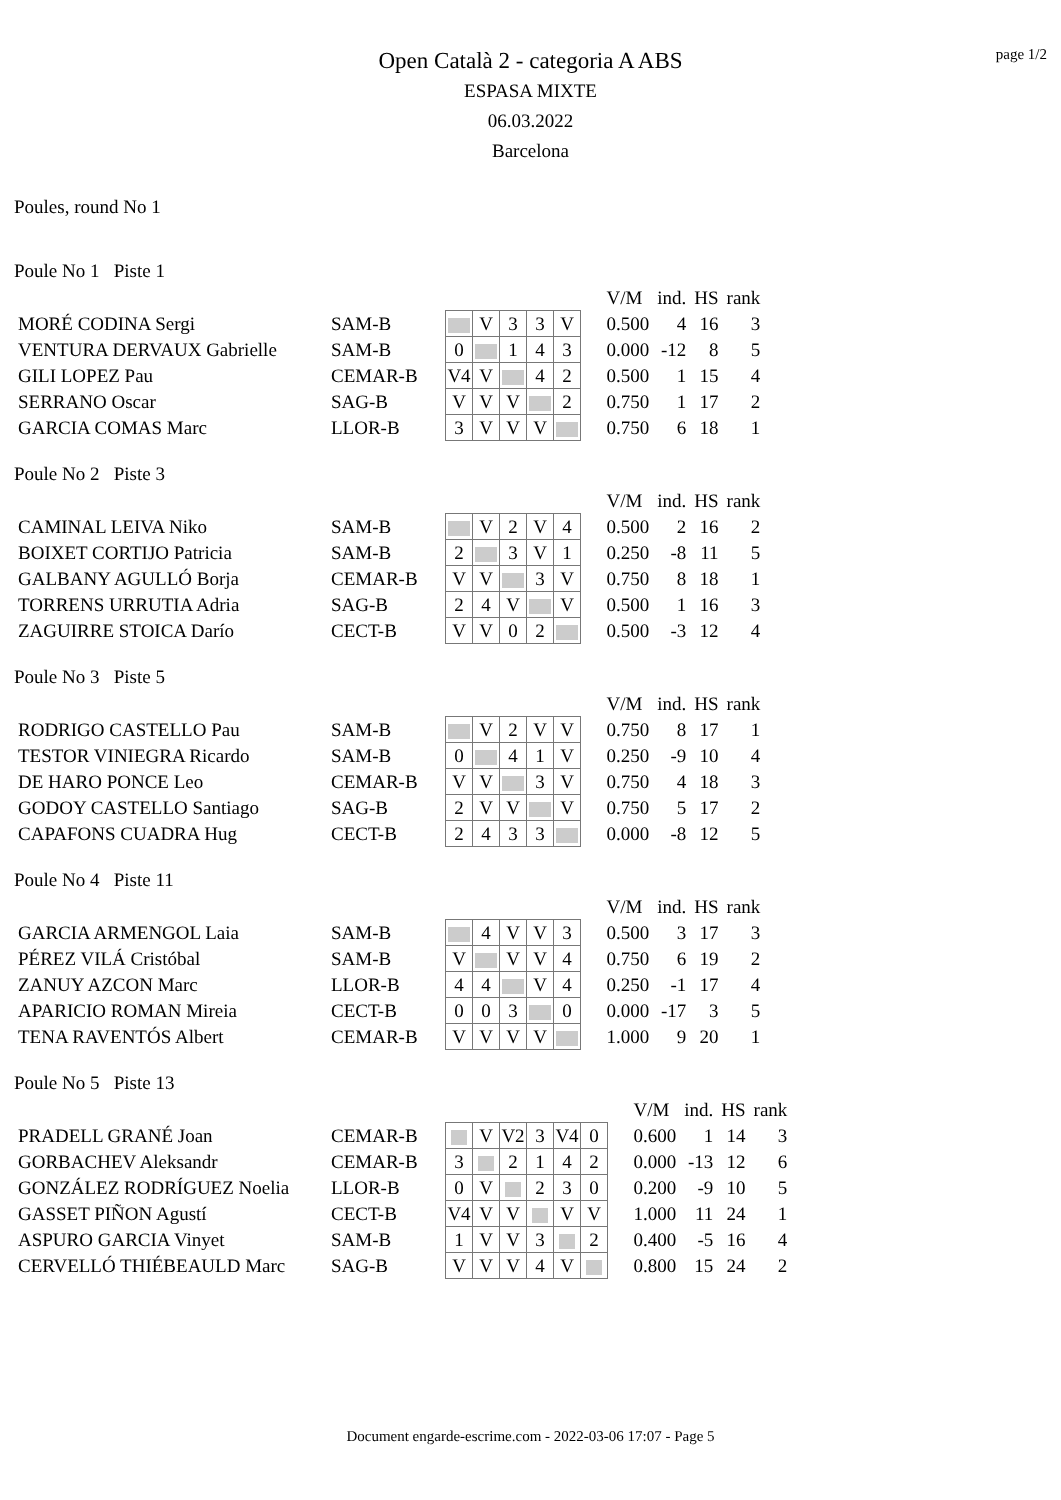page 1/2
Open Català 2 - categoria A ABS
ESPASA MIXTE
06.03.2022
Barcelona
Poules, round No 1
Poule No 1 Piste 1
| | | | | | | | | V/M | ind. | HS | rank |
| MORÉ CODINA Sergi | SAM-B | | V | 3 | 3 | V | | 0.500 | 4 | 16 | 3 |
| VENTURA DERVAUX Gabrielle | SAM-B | 0 | | 1 | 4 | 3 | | 0.000 | -12 | 8 | 5 |
| GILI LOPEZ Pau | CEMAR-B | V4 | V | | 4 | 2 | | 0.500 | 1 | 15 | 4 |
| SERRANO Oscar | SAG-B | V | V | V | | 2 | | 0.750 | 1 | 17 | 2 |
| GARCIA COMAS Marc | LLOR-B | 3 | V | V | V | | | 0.750 | 6 | 18 | 1 |
Poule No 2 Piste 3
| | | | | | | | | V/M | ind. | HS | rank |
| CAMINAL LEIVA Niko | SAM-B | | V | 2 | V | 4 | | 0.500 | 2 | 16 | 2 |
| BOIXET CORTIJO Patricia | SAM-B | 2 | | 3 | V | 1 | | 0.250 | -8 | 11 | 5 |
| GALBANY AGULLÓ Borja | CEMAR-B | V | V | | 3 | V | | 0.750 | 8 | 18 | 1 |
| TORRENS URRUTIA Adria | SAG-B | 2 | 4 | V | | V | | 0.500 | 1 | 16 | 3 |
| ZAGUIRRE STOICA Darío | CECT-B | V | V | 0 | 2 | | | 0.500 | -3 | 12 | 4 |
Poule No 3 Piste 5
| | | | | | | | | V/M | ind. | HS | rank |
| RODRIGO CASTELLO Pau | SAM-B | | V | 2 | V | V | | 0.750 | 8 | 17 | 1 |
| TESTOR VINIEGRA Ricardo | SAM-B | 0 | | 4 | 1 | V | | 0.250 | -9 | 10 | 4 |
| DE HARO PONCE Leo | CEMAR-B | V | V | | 3 | V | | 0.750 | 4 | 18 | 3 |
| GODOY CASTELLO Santiago | SAG-B | 2 | V | V | | V | | 0.750 | 5 | 17 | 2 |
| CAPAFONS CUADRA Hug | CECT-B | 2 | 4 | 3 | 3 | | | 0.000 | -8 | 12 | 5 |
Poule No 4 Piste 11
| | | | | | | | | V/M | ind. | HS | rank |
| GARCIA ARMENGOL Laia | SAM-B | | 4 | V | V | 3 | | 0.500 | 3 | 17 | 3 |
| PÉREZ VILÁ Cristóbal | SAM-B | V | | V | V | 4 | | 0.750 | 6 | 19 | 2 |
| ZANUY AZCON Marc | LLOR-B | 4 | 4 | | V | 4 | | 0.250 | -1 | 17 | 4 |
| APARICIO ROMAN Mireia | CECT-B | 0 | 0 | 3 | | 0 | | 0.000 | -17 | 3 | 5 |
| TENA RAVENTÓS Albert | CEMAR-B | V | V | V | V | | | 1.000 | 9 | 20 | 1 |
Poule No 5 Piste 13
| | | | | | | | | | V/M | ind. | HS | rank |
| PRADELL GRANÉ Joan | CEMAR-B | | V | V2 | 3 | V4 | 0 | | 0.600 | 1 | 14 | 3 |
| GORBACHEV Aleksandr | CEMAR-B | 3 | | 2 | 1 | 4 | 2 | | 0.000 | -13 | 12 | 6 |
| GONZÁLEZ RODRÍGUEZ Noelia | LLOR-B | 0 | V | | 2 | 3 | 0 | | 0.200 | -9 | 10 | 5 |
| GASSET PIÑON Agustí | CECT-B | V4 | V | V | | V | V | | 1.000 | 11 | 24 | 1 |
| ASPURO GARCIA Vinyet | SAM-B | 1 | V | V | 3 | | 2 | | 0.400 | -5 | 16 | 4 |
| CERVELLÓ THIÉBEAULD Marc | SAG-B | V | V | V | 4 | V | | | 0.800 | 15 | 24 | 2 |
Document engarde-escrime.com - 2022-03-06 17:07 - Page 5